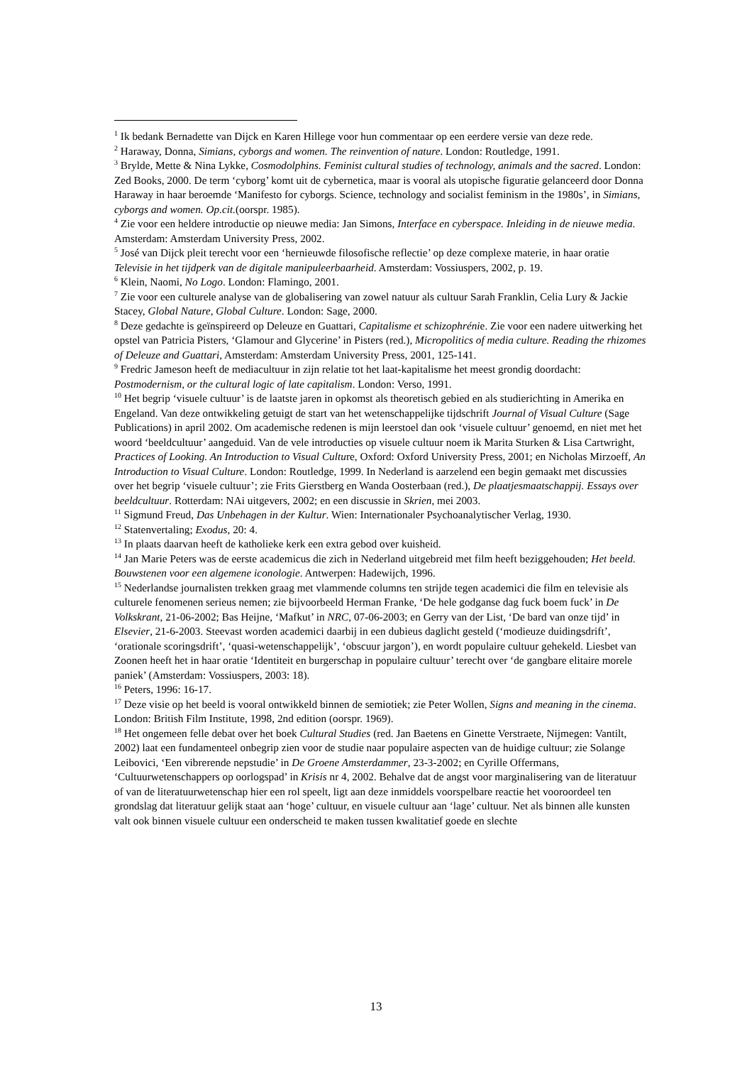<sup>1</sup> Ik bedank Bernadette van Dijck en Karen Hillege voor hun commentaar op een eerdere versie van deze rede.
<sup>2</sup> Haraway, Donna, Simians, cyborgs and women. The reinvention of nature. London: Routledge, 1991.
<sup>3</sup> Brylde, Mette & Nina Lykke, Cosmodolphins. Feminist cultural studies of technology, animals and the sacred. London: Zed Books, 2000. De term ‘cyborg’ komt uit de cybernetica, maar is vooral als utopische figuratie gelanceerd door Donna Haraway in haar beroemde ‘Manifesto for cyborgs. Science, technology and socialist feminism in the 1980s’, in Simians, cyborgs and women. Op.cit.(oorspr. 1985).
<sup>4</sup> Zie voor een heldere introductie op nieuwe media: Jan Simons, Interface en cyberspace. Inleiding in de nieuwe media. Amsterdam: Amsterdam University Press, 2002.
<sup>5</sup> José van Dijck pleit terecht voor een ‘hernieuwde filosofische reflectie’ op deze complexe materie, in haar oratie Televisie in het tijdperk van de digitale manipuleerbaarheid. Amsterdam: Vossiuspers, 2002, p. 19.
<sup>6</sup> Klein, Naomi, No Logo. London: Flamingo, 2001.
<sup>7</sup> Zie voor een culturele analyse van de globalisering van zowel natuur als cultuur Sarah Franklin, Celia Lury & Jackie Stacey, Global Nature, Global Culture. London: Sage, 2000.
<sup>8</sup> Deze gedachte is geïnspireerd op Deleuze en Guattari, Capitalisme et schizophrénie. Zie voor een nadere uitwerking het opstel van Patricia Pisters, ‘Glamour and Glycerine’ in Pisters (red.), Micropolitics of media culture. Reading the rhizomes of Deleuze and Guattari, Amsterdam: Amsterdam University Press, 2001, 125-141.
<sup>9</sup> Fredric Jameson heeft de mediacultuur in zijn relatie tot het laat-kapitalisme het meest grondig doordacht: Postmodernism, or the cultural logic of late capitalism. London: Verso, 1991.
<sup>10</sup> Het begrip ‘visuele cultuur’ is de laatste jaren in opkomst als theoretisch gebied en als studierichting in Amerika en Engeland. Van deze ontwikkeling getuigt de start van het wetenschappelijke tijdschrift Journal of Visual Culture (Sage Publications) in april 2002. Om academische redenen is mijn leerstoel dan ook ‘visuele cultuur’ genoemd, en niet met het woord ‘beeldcultuur’ aangeduid. Van de vele introducties op visuele cultuur noem ik Marita Sturken & Lisa Cartwright, Practices of Looking. An Introduction to Visual Culture, Oxford: Oxford University Press, 2001; en Nicholas Mirzoeff, An Introduction to Visual Culture. London: Routledge, 1999. In Nederland is aarzelend een begin gemaakt met discussies over het begrip ‘visuele cultuur’; zie Frits Gierstberg en Wanda Oosterbaan (red.), De plaatjesmaatschappij. Essays over beeldcultuur. Rotterdam: NAi uitgevers, 2002; en een discussie in Skrien, mei 2003.
<sup>11</sup> Sigmund Freud, Das Unbehagen in der Kultur. Wien: Internationaler Psychoanalytischer Verlag, 1930.
<sup>12</sup> Statenvertaling; Exodus, 20: 4.
<sup>13</sup> In plaats daarvan heeft de katholieke kerk een extra gebod over kuisheid.
<sup>14</sup> Jan Marie Peters was de eerste academicus die zich in Nederland uitgebreid met film heeft beziggehouden; Het beeld. Bouwstenen voor een algemene iconologie. Antwerpen: Hadewijch, 1996.
<sup>15</sup> Nederlandse journalisten trekken graag met vlammende columns ten strijde tegen academici die film en televisie als culturele fenomenen serieus nemen; zie bijvoorbeeld Herman Franke, ‘De hele godganse dag fuck boem fuck’ in De Volkskrant, 21-06-2002; Bas Heijne, ‘Mafkut’ in NRC, 07-06-2003; en Gerry van der List, ‘De bard van onze tijd’ in Elsevier, 21-6-2003. Steevast worden academici daarbij in een dubieus daglicht gesteld (‘modieuze duidingsdrift’, ‘orationale scoringsdrift’, ‘quasi-wetenschappelijk’, ‘obscuur jargon’), en wordt populaire cultuur gehekeld. Liesbet van Zoonen heeft het in haar oratie ‘Identiteit en burgerschap in populaire cultuur’ terecht over ‘de gangbare elitaire morele paniek’ (Amsterdam: Vossiuspers, 2003: 18).
<sup>16</sup> Peters, 1996: 16-17.
<sup>17</sup> Deze visie op het beeld is vooral ontwikkeld binnen de semiotiek; zie Peter Wollen, Signs and meaning in the cinema. London: British Film Institute, 1998, 2nd edition (oorspr. 1969).
<sup>18</sup> Het ongemeen felle debat over het boek Cultural Studies (red. Jan Baetens en Ginette Verstraete, Nijmegen: Vantilt, 2002) laat een fundamenteel onbegrip zien voor de studie naar populaire aspecten van de huidige cultuur; zie Solange Leibovici, ‘Een vibrerende nepstudie’ in De Groene Amsterdammer, 23-3-2002; en Cyrille Offermans, ‘Cultuurwetenschappers op oorlogspad’ in Krisis nr 4, 2002. Behalve dat de angst voor marginalisering van de literatuur of van de literatuurwetenschap hier een rol speelt, ligt aan deze inmiddels voorspelbare reactie het vooroordeel ten grondslag dat literatuur gelijk staat aan ‘hoge’ cultuur, en visuele cultuur aan ‘lage’ cultuur. Net als binnen alle kunsten valt ook binnen visuele cultuur een onderscheid te maken tussen kwalitatief goede en slechte
13